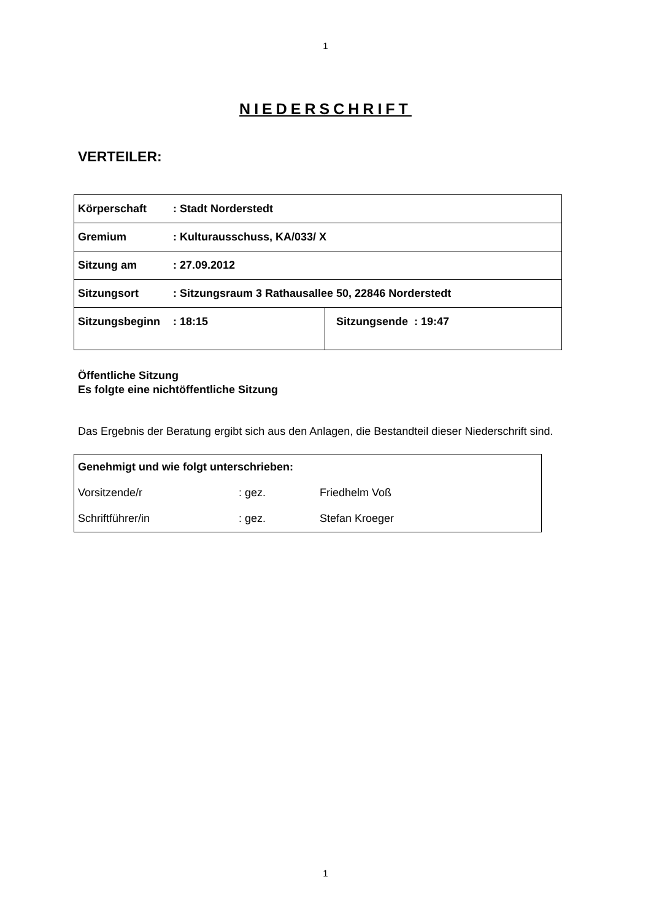1
NIEDERSCHRIFT
VERTEILER:
| Körperschaft : Stadt Norderstedt | |
| Gremium : Kulturausschuss, KA/033/ X | |
| Sitzung am : 27.09.2012 | |
| Sitzungsort : Sitzungsraum 3 Rathausallee 50, 22846 Norderstedt | |
| Sitzungsbeginn : 18:15 | Sitzungsende : 19:47 |
Öffentliche Sitzung
Es folgte eine nichtöffentliche Sitzung
Das Ergebnis der Beratung ergibt sich aus den Anlagen, die Bestandteil dieser Niederschrift sind.
| Genehmigt und wie folgt unterschrieben: | | |
| Vorsitzende/r | : gez. | Friedhelm Voß |
| Schriftführer/in | : gez. | Stefan Kroeger |
1